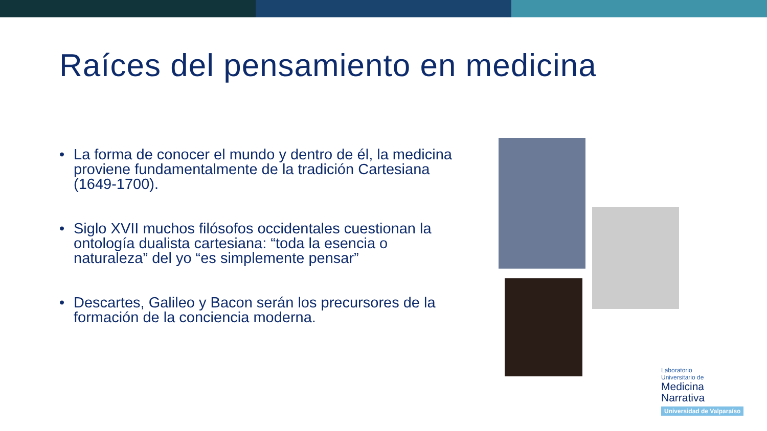Raíces del pensamiento en medicina
• La forma de conocer el mundo y dentro de él, la medicina proviene fundamentalmente de la tradición Cartesiana (1649-1700).
• Siglo XVII muchos filósofos occidentales cuestionan la ontología dualista cartesiana: “toda la esencia o naturaleza” del yo “es simplemente pensar”
• Descartes, Galileo y Bacon serán los precursores de la formación de la conciencia moderna.
Laboratorio
Universitario de
Medicina
Narrativa
Universidad de Valparaíso